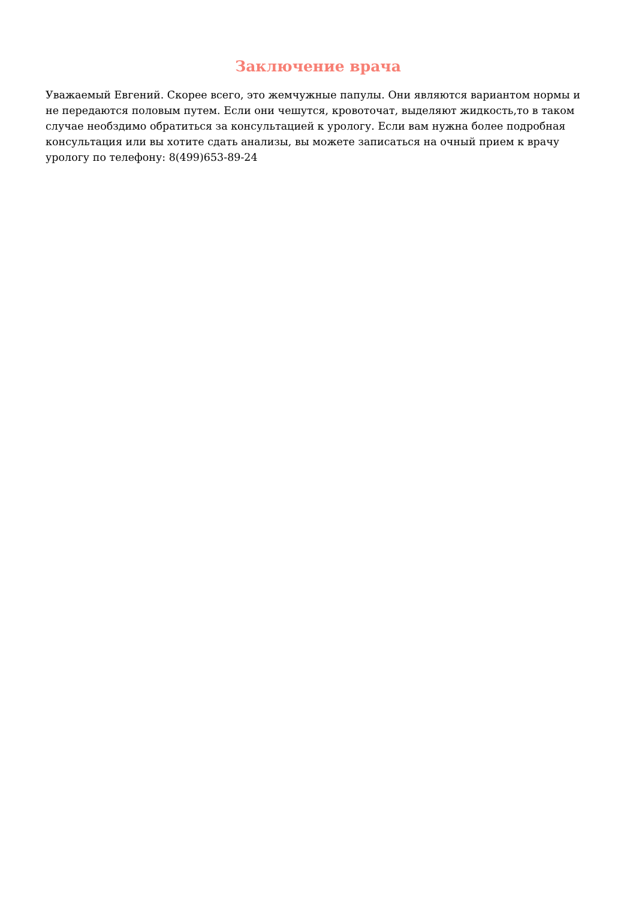Заключение врача
Уважаемый Евгений. Скорее всего, это жемчужные папулы. Они являются вариантом нормы и не передаются половым путем. Если они чешутся, кровоточат, выделяют жидкость,то в таком случае необздимо обратиться за консультацией к урологу. Если вам нужна более подробная консультация или вы хотите сдать анализы, вы можете записаться на очный прием к врачу урологу по телефону: 8(499)653-89-24